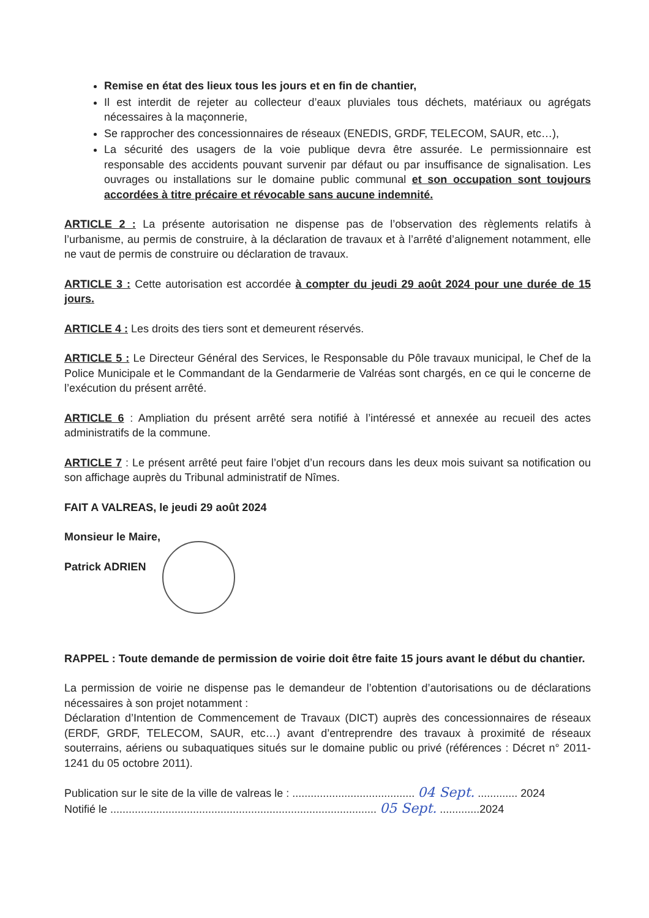Remise en état des lieux tous les jours et en fin de chantier,
Il est interdit de rejeter au collecteur d’eaux pluviales tous déchets, matériaux ou agrégats nécessaires à la maçonnerie,
Se rapprocher des concessionnaires de réseaux (ENEDIS, GRDF, TELECOM, SAUR, etc…),
La sécurité des usagers de la voie publique devra être assurée. Le permissionnaire est responsable des accidents pouvant survenir par défaut ou par insuffisance de signalisation. Les ouvrages ou installations sur le domaine public communal et son occupation sont toujours accordées à titre précaire et révocable sans aucune indemnité.
ARTICLE 2 : La présente autorisation ne dispense pas de l’observation des règlements relatifs à l’urbanisme, au permis de construire, à la déclaration de travaux et à l’arrêté d’alignement notamment, elle ne vaut de permis de construire ou déclaration de travaux.
ARTICLE 3 : Cette autorisation est accordée à compter du jeudi 29 août 2024 pour une durée de 15 jours.
ARTICLE 4 : Les droits des tiers sont et demeurent réservés.
ARTICLE 5 : Le Directeur Général des Services, le Responsable du Pôle travaux municipal, le Chef de la Police Municipale et le Commandant de la Gendarmerie de Valréas sont chargés, en ce qui le concerne de l’exécution du présent arrêté.
ARTICLE 6 : Ampliation du présent arrêté sera notifié à l’intéressé et annexée au recueil des actes administratifs de la commune.
ARTICLE 7 : Le présent arrêté peut faire l’objet d’un recours dans les deux mois suivant sa notification ou son affichage auprès du Tribunal administratif de Nîmes.
FAIT A VALREAS, le jeudi 29 août 2024
Monsieur le Maire,
Patrick ADRIEN
RAPPEL : Toute demande de permission de voirie doit être faite 15 jours avant le début du chantier.
La permission de voirie ne dispense pas le demandeur de l’obtention d’autorisations ou de déclarations nécessaires à son projet notamment :
Déclaration d’Intention de Commencement de Travaux (DICT) auprès des concessionnaires de réseaux (ERDF, GRDF, TELECOM, SAUR, etc…) avant d’entreprendre des travaux à proximité de réseaux souterrains, aériens ou subaquatiques situés sur le domaine public ou privé (références : Décret n° 2011-1241 du 05 octobre 2011).
Publication sur le site de la ville de valreas le : ........................................ 04 Sept. ............. 2024
Notifié le ....................................................................................... 05 Sept. .............2024